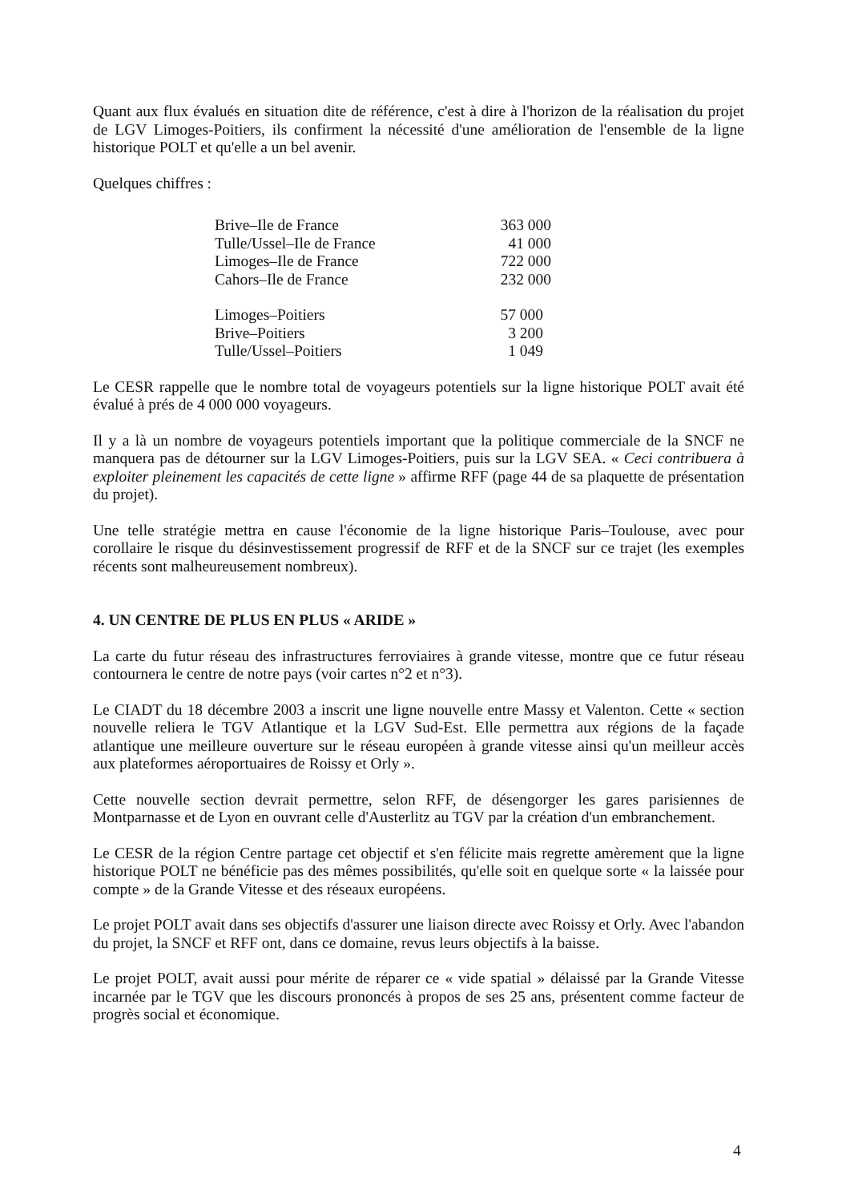Quant aux flux évalués en situation dite de référence, c'est à dire à l'horizon de la réalisation du projet de LGV Limoges-Poitiers, ils confirment la nécessité d'une amélioration de l'ensemble de la ligne historique POLT et qu'elle a un bel avenir.
Quelques chiffres :
| Brive–Ile de France | 363 000 |
| Tulle/Ussel–Ile de France | 41 000 |
| Limoges–Ile de France | 722 000 |
| Cahors–Ile de France | 232 000 |
| Limoges–Poitiers | 57 000 |
| Brive–Poitiers | 3 200 |
| Tulle/Ussel–Poitiers | 1 049 |
Le CESR rappelle que le nombre total de voyageurs potentiels sur la ligne historique POLT avait été évalué à prés de 4 000 000 voyageurs.
Il y a là un nombre de voyageurs potentiels important que la politique commerciale de la SNCF ne manquera pas de détourner sur la LGV Limoges-Poitiers, puis sur la LGV SEA. « Ceci contribuera à exploiter pleinement les capacités de cette ligne » affirme RFF (page 44 de sa plaquette de présentation du projet).
Une telle stratégie mettra en cause l'économie de la ligne historique Paris–Toulouse, avec pour corollaire le risque du désinvestissement progressif de RFF et de la SNCF sur ce trajet (les exemples récents sont malheureusement nombreux).
4. UN CENTRE DE PLUS EN PLUS « ARIDE »
La carte du futur réseau des infrastructures ferroviaires à grande vitesse, montre que ce futur réseau contournera le centre de notre pays (voir cartes n°2 et n°3).
Le CIADT du 18 décembre 2003 a inscrit une ligne nouvelle entre Massy et Valenton. Cette « section nouvelle reliera le TGV Atlantique et la LGV Sud-Est. Elle permettra aux régions de la façade atlantique une meilleure ouverture sur le réseau européen à grande vitesse ainsi qu'un meilleur accès aux plateformes aéroportuaires de Roissy et Orly ».
Cette nouvelle section devrait permettre, selon RFF, de désengorger les gares parisiennes de Montparnasse et de Lyon en ouvrant celle d'Austerlitz au TGV par la création d'un embranchement.
Le CESR de la région Centre partage cet objectif et s'en félicite mais regrette amèrement que la ligne historique POLT ne bénéficie pas des mêmes possibilités, qu'elle soit en quelque sorte « la laissée pour compte » de la Grande Vitesse et des réseaux européens.
Le projet POLT avait dans ses objectifs d'assurer une liaison directe avec Roissy et Orly. Avec l'abandon du projet, la SNCF et RFF ont, dans ce domaine, revus leurs objectifs à la baisse.
Le projet POLT, avait aussi pour mérite de réparer ce « vide spatial » délaissé par la Grande Vitesse incarnée par le TGV que les discours prononcés à propos de ses 25 ans, présentent comme facteur de progrès social et économique.
4